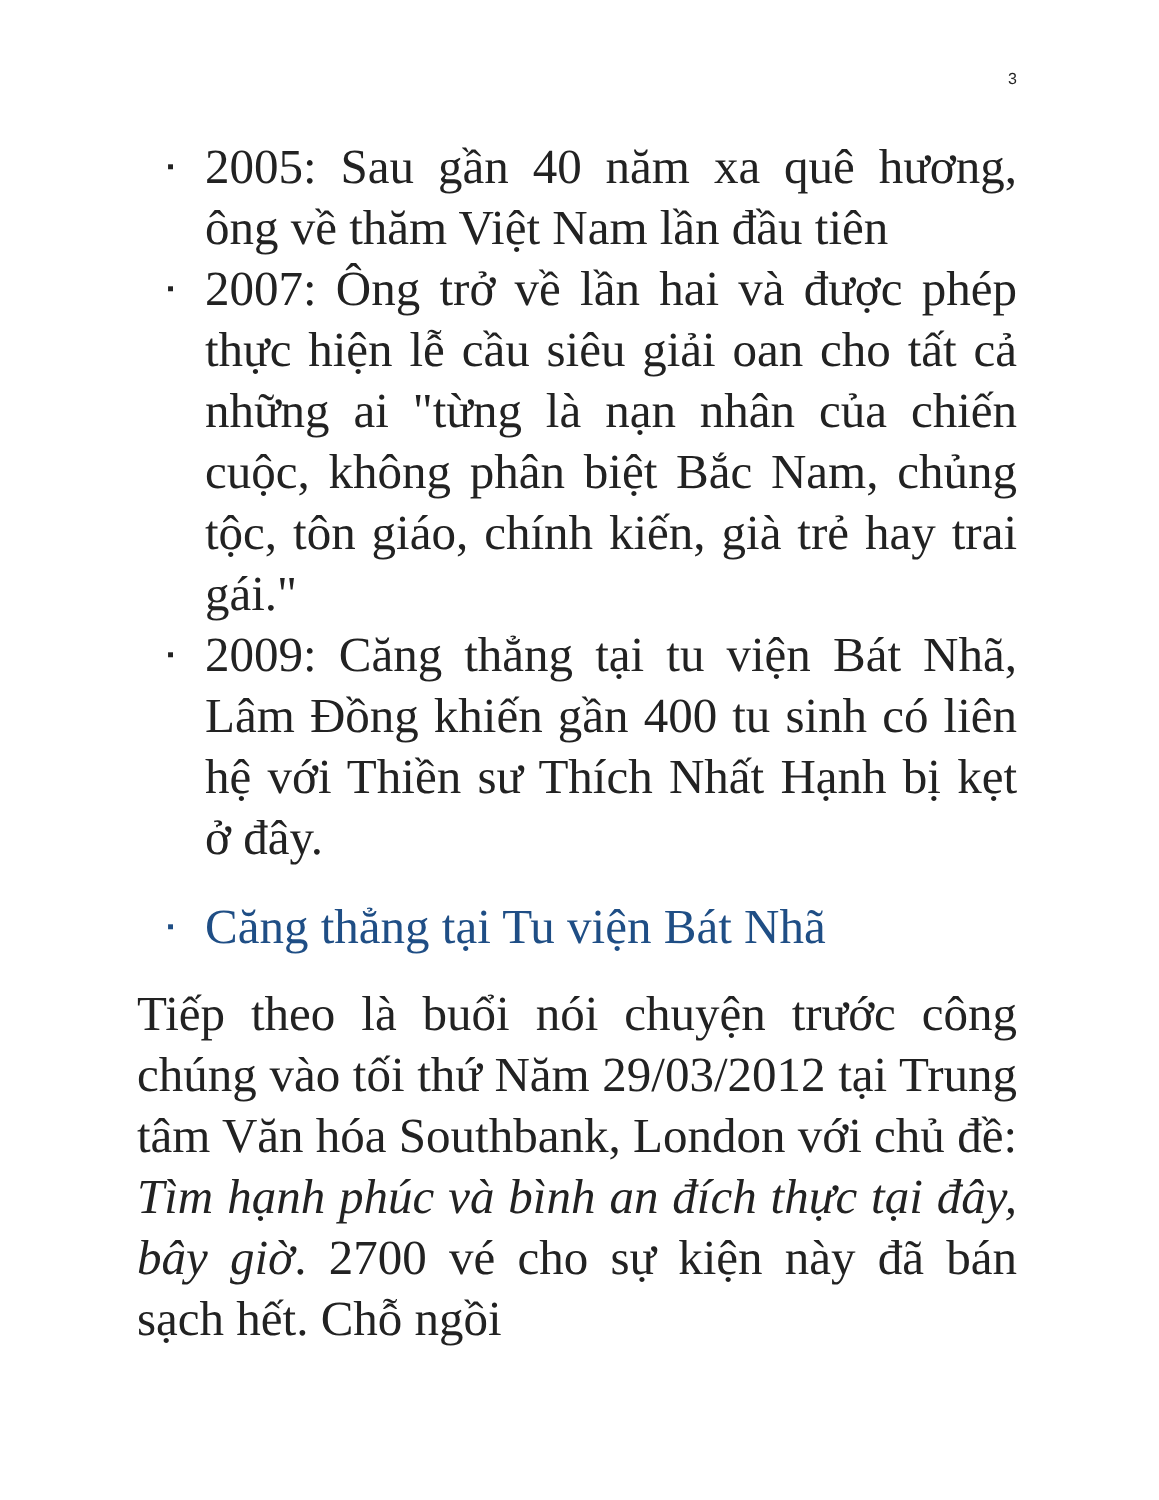3
▪ 2005: Sau gần 40 năm xa quê hương, ông về thăm Việt Nam lần đầu tiên
▪ 2007: Ông trở về lần hai và được phép thực hiện lễ cầu siêu giải oan cho tất cả những ai "từng là nạn nhân của chiến cuộc, không phân biệt Bắc Nam, chủng tộc, tôn giáo, chính kiến, già trẻ hay trai gái."
▪ 2009: Căng thẳng tại tu viện Bát Nhã, Lâm Đồng khiến gần 400 tu sinh có liên hệ với Thiền sư Thích Nhất Hạnh bị kẹt ở đây.
▪ Căng thẳng tại Tu viện Bát Nhã
Tiếp theo là buổi nói chuyện trước công chúng vào tối thứ Năm 29/03/2012 tại Trung tâm Văn hóa Southbank, London với chủ đề: Tìm hạnh phúc và bình an đích thực tại đây, bây giờ. 2700 vé cho sự kiện này đã bán sạch hết. Chỗ ngồi